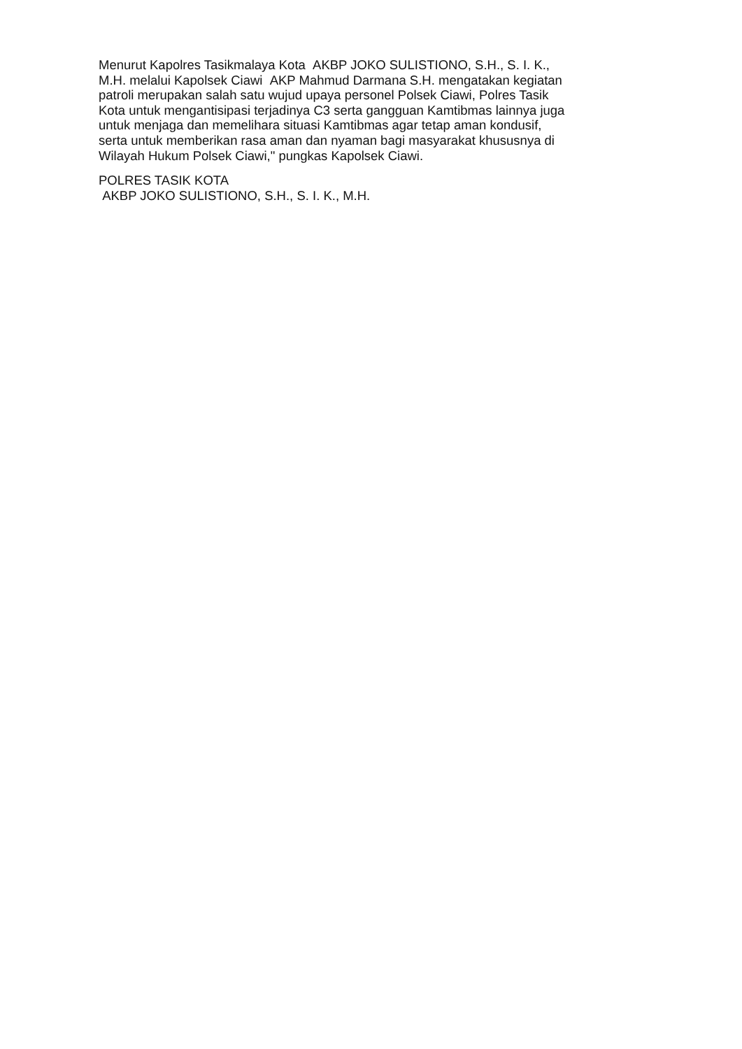Menurut Kapolres Tasikmalaya Kota AKBP JOKO SULISTIONO, S.H., S. I. K.,
M.H. melalui Kapolsek Ciawi AKP Mahmud Darmana S.H. mengatakan kegiatan
patroli merupakan salah satu wujud upaya personel Polsek Ciawi, Polres Tasik
Kota untuk mengantisipasi terjadinya C3 serta gangguan Kamtibmas lainnya juga
untuk menjaga dan memelihara situasi Kamtibmas agar tetap aman kondusif,
serta untuk memberikan rasa aman dan nyaman bagi masyarakat khususnya di
Wilayah Hukum Polsek Ciawi," pungkas Kapolsek Ciawi.
POLRES TASIK KOTA
AKBP JOKO SULISTIONO, S.H., S. I. K., M.H.